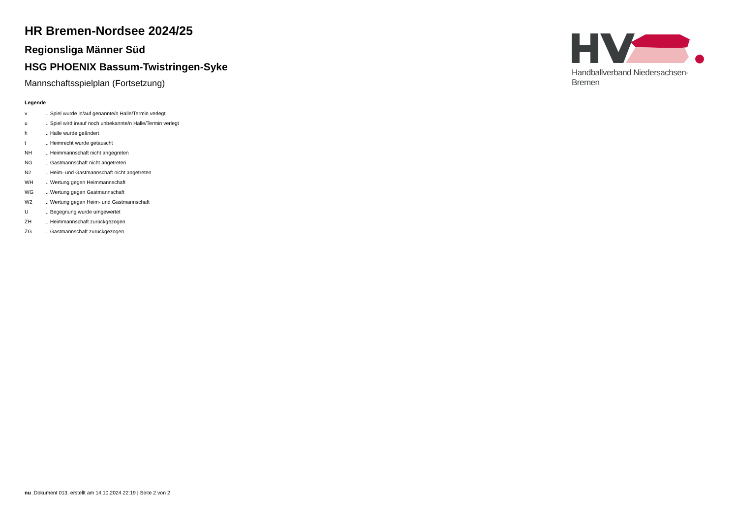HR Bremen-Nordsee 2024/25
Regionsliga Männer Süd
HSG PHOENIX Bassum-Twistringen-Syke
Mannschaftsspielplan (Fortsetzung)
Legende
| v | ... Spiel wurde in/auf genannte/n Halle/Termin verlegt |
| u | ... Spiel wird in/auf noch unbekannte/n Halle/Termin verlegt |
| h | ... Halle wurde geändert |
| t | ... Heimrecht wurde getauscht |
| NH | ... Heimmannschaft nicht angegreten |
| NG | ... Gastmannschaft nicht angetreten |
| N2 | ... Heim- und Gastmannschaft nicht angetreten |
| WH | ... Wertung gegen Heimmannschaft |
| WG | ... Wertung gegen Gastmannschaft |
| W2 | ... Wertung gegen Heim- und Gastmannschaft |
| U | ... Begegnung wurde umgewertet |
| ZH | ... Heimmannschaft zurückgezogen |
| ZG | ... Gastmannschaft zurückgezogen |
Handballverband Niedersachsen-Bremen
nu .Dokument 013, erstellt am 14.10.2024 22:19 | Seite 2 von 2